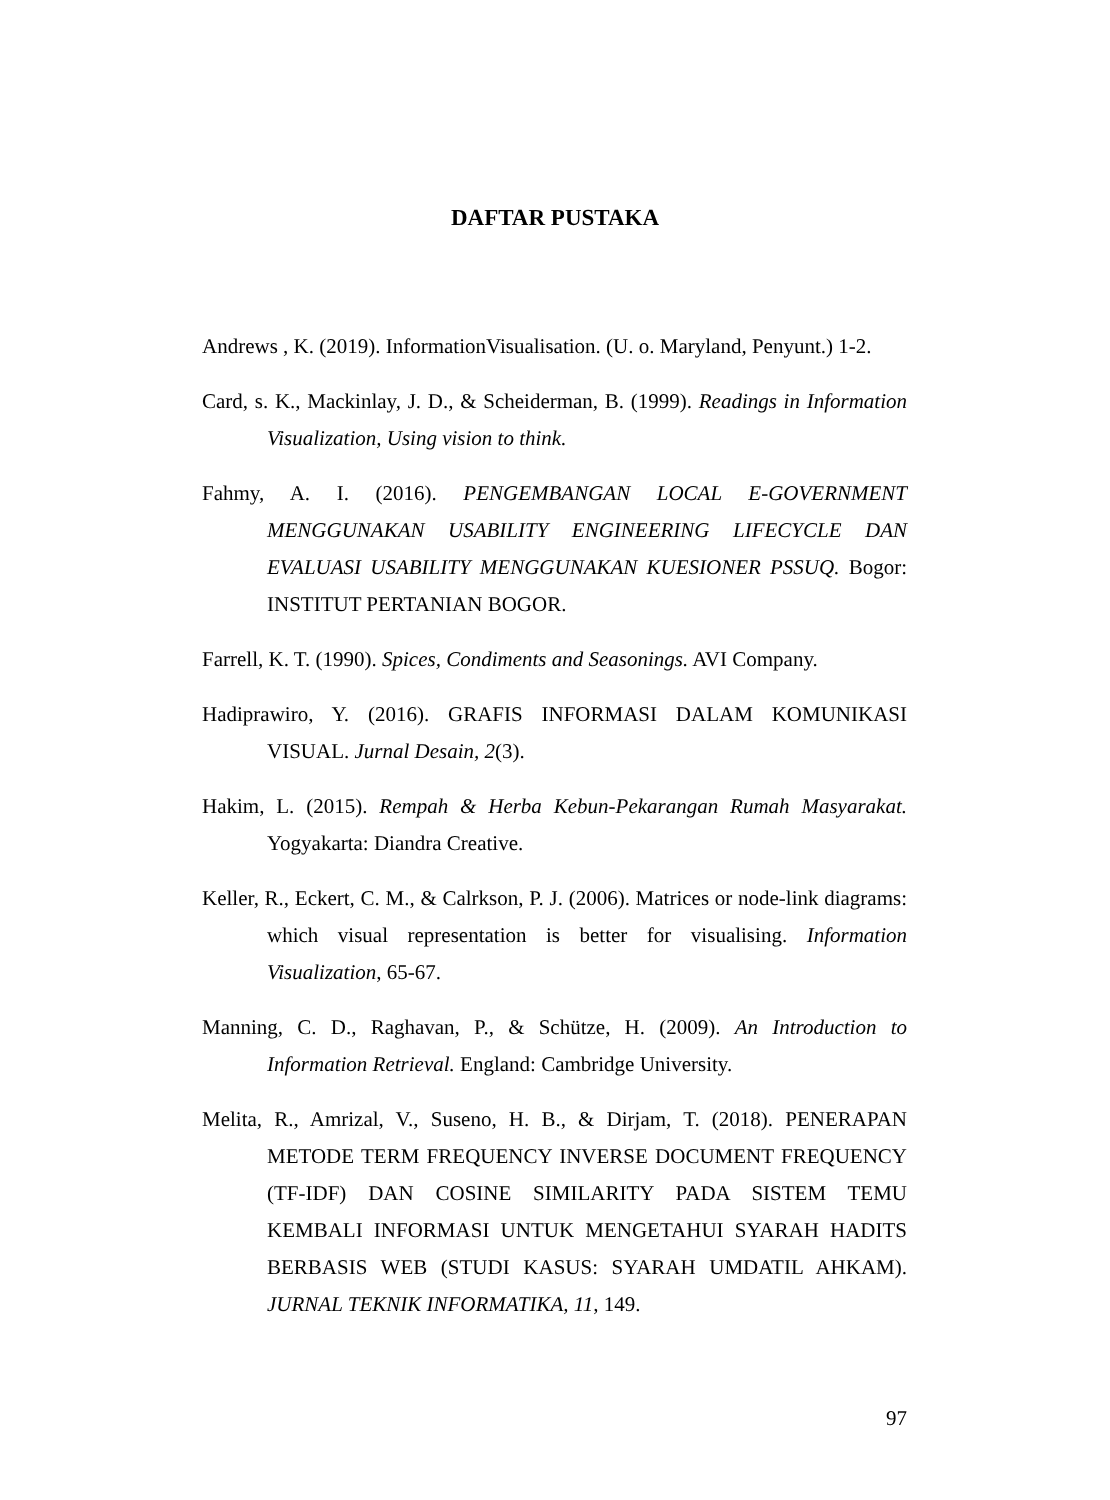DAFTAR PUSTAKA
Andrews , K. (2019). InformationVisualisation. (U. o. Maryland, Penyunt.) 1-2.
Card, s. K., Mackinlay, J. D., & Scheiderman, B. (1999). Readings in Information Visualization, Using vision to think.
Fahmy, A. I. (2016). PENGEMBANGAN LOCAL E-GOVERNMENT MENGGUNAKAN USABILITY ENGINEERING LIFECYCLE DAN EVALUASI USABILITY MENGGUNAKAN KUESIONER PSSUQ. Bogor: INSTITUT PERTANIAN BOGOR.
Farrell, K. T. (1990). Spices, Condiments and Seasonings. AVI Company.
Hadiprawiro, Y. (2016). GRAFIS INFORMASI DALAM KOMUNIKASI VISUAL. Jurnal Desain, 2(3).
Hakim, L. (2015). Rempah & Herba Kebun-Pekarangan Rumah Masyarakat. Yogyakarta: Diandra Creative.
Keller, R., Eckert, C. M., & Calrkson, P. J. (2006). Matrices or node-link diagrams: which visual representation is better for visualising. Information Visualization, 65-67.
Manning, C. D., Raghavan, P., & Schütze, H. (2009). An Introduction to Information Retrieval. England: Cambridge University.
Melita, R., Amrizal, V., Suseno, H. B., & Dirjam, T. (2018). PENERAPAN METODE TERM FREQUENCY INVERSE DOCUMENT FREQUENCY (TF-IDF) DAN COSINE SIMILARITY PADA SISTEM TEMU KEMBALI INFORMASI UNTUK MENGETAHUI SYARAH HADITS BERBASIS WEB (STUDI KASUS: SYARAH UMDATIL AHKAM). JURNAL TEKNIK INFORMATIKA, 11, 149.
97